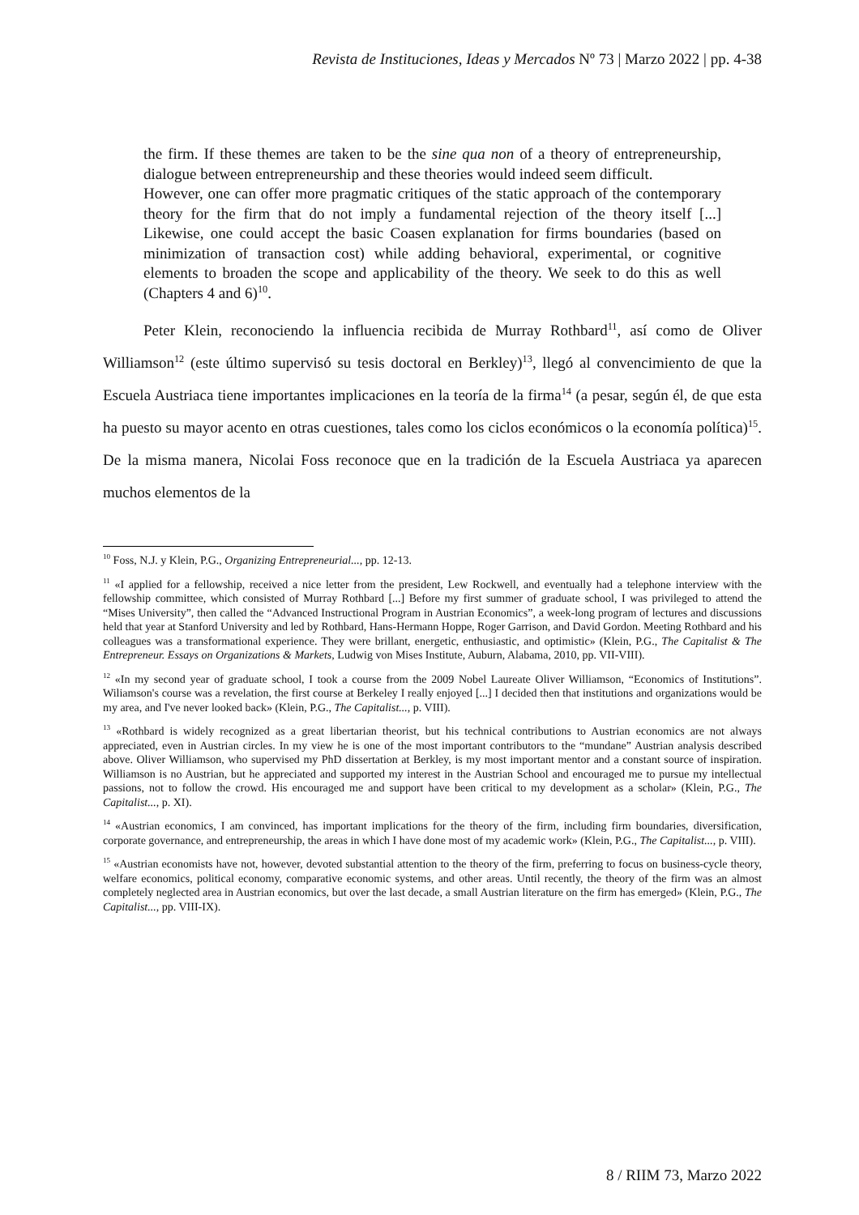Revista de Instituciones, Ideas y Mercados Nº 73 | Marzo 2022 | pp. 4-38
the firm. If these themes are taken to be the sine qua non of a theory of entrepreneurship, dialogue between entrepreneurship and these theories would indeed seem difficult.
However, one can offer more pragmatic critiques of the static approach of the contemporary theory for the firm that do not imply a fundamental rejection of the theory itself [...] Likewise, one could accept the basic Coasen explanation for firms boundaries (based on minimization of transaction cost) while adding behavioral, experimental, or cognitive elements to broaden the scope and applicability of the theory. We seek to do this as well (Chapters 4 and 6)<sup>10</sup>.
Peter Klein, reconociendo la influencia recibida de Murray Rothbard<sup>11</sup>, así como de Oliver Williamson<sup>12</sup> (este último supervisó su tesis doctoral en Berkley)<sup>13</sup>, llegó al convencimiento de que la Escuela Austriaca tiene importantes implicaciones en la teoría de la firma<sup>14</sup> (a pesar, según él, de que esta ha puesto su mayor acento en otras cuestiones, tales como los ciclos económicos o la economía política)<sup>15</sup>. De la misma manera, Nicolai Foss reconoce que en la tradición de la Escuela Austriaca ya aparecen muchos elementos de la
<sup>10</sup> Foss, N.J. y Klein, P.G., Organizing Entrepreneurial..., pp. 12-13.
<sup>11</sup> «I applied for a fellowship, received a nice letter from the president, Lew Rockwell, and eventually had a telephone interview with the fellowship committee, which consisted of Murray Rothbard [...] Before my first summer of graduate school, I was privileged to attend the “Mises University”, then called the “Advanced Instructional Program in Austrian Economics”, a week-long program of lectures and discussions held that year at Stanford University and led by Rothbard, Hans-Hermann Hoppe, Roger Garrison, and David Gordon. Meeting Rothbard and his colleagues was a transformational experience. They were brillant, energetic, enthusiastic, and optimistic» (Klein, P.G., The Capitalist & The Entrepreneur. Essays on Organizations & Markets, Ludwig von Mises Institute, Auburn, Alabama, 2010, pp. VII-VIII).
<sup>12</sup> «In my second year of graduate school, I took a course from the 2009 Nobel Laureate Oliver Williamson, “Economics of Institutions”. Wiliamson's course was a revelation, the first course at Berkeley I really enjoyed [...] I decided then that institutions and organizations would be my area, and I've never looked back» (Klein, P.G., The Capitalist..., p. VIII).
<sup>13</sup> «Rothbard is widely recognized as a great libertarian theorist, but his technical contributions to Austrian economics are not always appreciated, even in Austrian circles. In my view he is one of the most important contributors to the “mundane” Austrian analysis described above. Oliver Williamson, who supervised my PhD dissertation at Berkley, is my most important mentor and a constant source of inspiration. Williamson is no Austrian, but he appreciated and supported my interest in the Austrian School and encouraged me to pursue my intellectual passions, not to follow the crowd. His encouraged me and support have been critical to my development as a scholar» (Klein, P.G., The Capitalist..., p. XI).
<sup>14</sup> «Austrian economics, I am convinced, has important implications for the theory of the firm, including firm boundaries, diversification, corporate governance, and entrepreneurship, the areas in which I have done most of my academic work» (Klein, P.G., The Capitalist..., p. VIII).
<sup>15</sup> «Austrian economists have not, however, devoted substantial attention to the theory of the firm, preferring to focus on business-cycle theory, welfare economics, political economy, comparative economic systems, and other areas. Until recently, the theory of the firm was an almost completely neglected area in Austrian economics, but over the last decade, a small Austrian literature on the firm has emerged» (Klein, P.G., The Capitalist..., pp. VIII-IX).
8 / RIIM 73, Marzo 2022